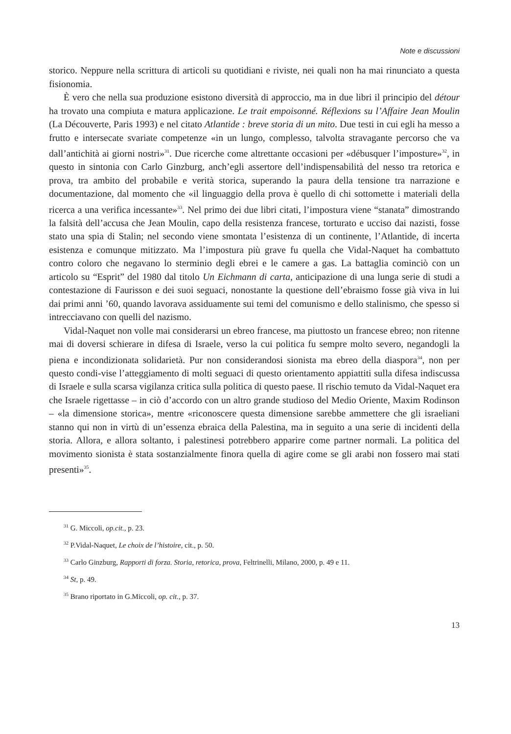Note e discussioni
storico. Neppure nella scrittura di articoli su quotidiani e riviste, nei quali non ha mai rinunciato a questa fisionomia.
È vero che nella sua produzione esistono diversità di approccio, ma in due libri il principio del détour ha trovato una compiuta e matura applicazione. Le trait empoisonné. Réflexions su l’Affaire Jean Moulin (La Découverte, Paris 1993) e nel citato Atlantide : breve storia di un mito. Due testi in cui egli ha messo a frutto e intersecate svariate competenze «in un lungo, complesso, talvolta stravagante percorso che va dall’antichità ai giorni nostri»<sup>31</sup>. Due ricerche come altrettante occasioni per «débusquer l’imposture»<sup>32</sup>, in questo in sintonia con Carlo Ginzburg, anch’egli assertore dell’indispensabilità del nesso tra retorica e prova, tra ambito del probabile e verità storica, superando la paura della tensione tra narrazione e documentazione, dal momento che «il linguaggio della prova è quello di chi sottomette i materiali della ricerca a una verifica incessante»<sup>33</sup>. Nel primo dei due libri citati, l’impostura viene “stanata” dimostrando la falsità dell’accusa che Jean Moulin, capo della resistenza francese, torturato e ucciso dai nazisti, fosse stato una spia di Stalin; nel secondo viene smontata l’esistenza di un continente, l’Atlantide, di incerta esistenza e comunque mitizzato. Ma l’impostura più grave fu quella che Vidal-Naquet ha combattuto contro coloro che negavano lo sterminio degli ebrei e le camere a gas. La battaglia cominciò con un articolo su “Esprit” del 1980 dal titolo Un Eichmann di carta, anticipazione di una lunga serie di studi a contestazione di Faurisson e dei suoi seguaci, nonostante la questione dell’ebraismo fosse già viva in lui dai primi anni ’60, quando lavorava assiduamente sui temi del comunismo e dello stalinismo, che spesso si intrecciavano con quelli del nazismo.
Vidal-Naquet non volle mai considerarsi un ebreo francese, ma piuttosto un francese ebreo; non ritenne mai di doversi schierare in difesa di Israele, verso la cui politica fu sempre molto severo, negandogli la piena e incondizionata solidarietà. Pur non considerandosi sionista ma ebreo della diaspora<sup>34</sup>, non per questo condi-vise l’atteggiamento di molti seguaci di questo orientamento appiattiti sulla difesa indiscussa di Israele e sulla scarsa vigilanza critica sulla politica di questo paese. Il rischio temuto da Vidal-Naquet era che Israele rigettasse – in ciò d’accordo con un altro grande studioso del Medio Oriente, Maxim Rodinson – «la dimensione storica», mentre «riconoscere questa dimensione sarebbe ammettere che gli israeliani stanno qui non in virtù di un’essenza ebraica della Palestina, ma in seguito a una serie di incidenti della storia. Allora, e allora soltanto, i palestinesi potrebbero apparire come partner normali. La politica del movimento sionista è stata sostanzialmente finora quella di agire come se gli arabi non fossero mai stati presenti»<sup>35</sup>.
<sup>31</sup> G. Miccoli, op.cit., p. 23.
<sup>32</sup> P.Vidal-Naquet, Le choix de l’histoire, cit., p. 50.
<sup>33</sup> Carlo Ginzburg, Rapporti di forza. Storia, retorica, prova, Feltrinelli, Milano, 2000, p. 49 e 11.
<sup>34</sup> St, p. 49.
<sup>35</sup> Brano riportato in G.Miccoli, op. cit., p. 37.
13